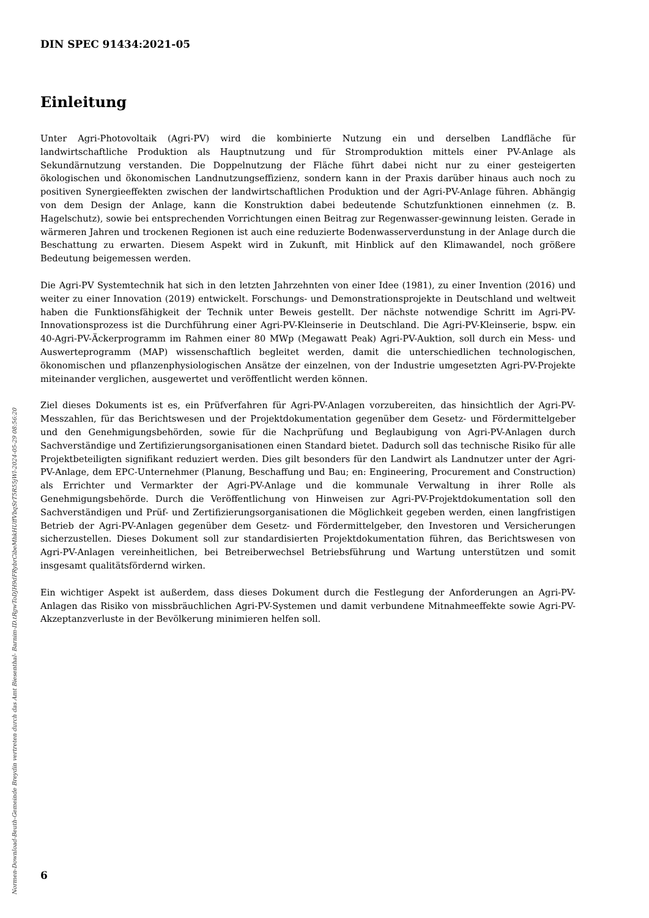DIN SPEC 91434:2021-05
Einleitung
Unter Agri-Photovoltaik (Agri-PV) wird die kombinierte Nutzung ein und derselben Landfläche für landwirtschaftliche Produktion als Hauptnutzung und für Stromproduktion mittels einer PV-Anlage als Sekundärnutzung verstanden. Die Doppelnutzung der Fläche führt dabei nicht nur zu einer gesteigerten ökologischen und ökonomischen Landnutzungseffizienz, sondern kann in der Praxis darüber hinaus auch noch zu positiven Synergieeffekten zwischen der landwirtschaftlichen Produktion und der Agri-PV-Anlage führen. Abhängig von dem Design der Anlage, kann die Konstruktion dabei bedeutende Schutzfunktionen einnehmen (z. B. Hagelschutz), sowie bei entsprechenden Vorrichtungen einen Beitrag zur Regenwasser-gewinnung leisten. Gerade in wärmeren Jahren und trockenen Regionen ist auch eine reduzierte Bodenwasserverdunstung in der Anlage durch die Beschattung zu erwarten. Diesem Aspekt wird in Zukunft, mit Hinblick auf den Klimawandel, noch größere Bedeutung beigemessen werden.
Die Agri-PV Systemtechnik hat sich in den letzten Jahrzehnten von einer Idee (1981), zu einer Invention (2016) und weiter zu einer Innovation (2019) entwickelt. Forschungs- und Demonstrationsprojekte in Deutschland und weltweit haben die Funktionsfähigkeit der Technik unter Beweis gestellt. Der nächste notwendige Schritt im Agri-PV-Innovationsprozess ist die Durchführung einer Agri-PV-Kleinserie in Deutschland. Die Agri-PV-Kleinserie, bspw. ein 40-Agri-PV-Äckerprogramm im Rahmen einer 80 MWp (Megawatt Peak) Agri-PV-Auktion, soll durch ein Mess- und Auswerteprogramm (MAP) wissenschaftlich begleitet werden, damit die unterschiedlichen technologischen, ökonomischen und pflanzenphysiologischen Ansätze der einzelnen, von der Industrie umgesetzten Agri-PV-Projekte miteinander verglichen, ausgewertet und veröffentlicht werden können.
Ziel dieses Dokuments ist es, ein Prüfverfahren für Agri-PV-Anlagen vorzubereiten, das hinsichtlich der Agri-PV-Messzahlen, für das Berichtswesen und der Projektdokumentation gegenüber dem Gesetz- und Fördermittelgeber und den Genehmigungsbehörden, sowie für die Nachprüfung und Beglaubigung von Agri-PV-Anlagen durch Sachverständige und Zertifizierungsorganisationen einen Standard bietet. Dadurch soll das technische Risiko für alle Projektbeteiligten signifikant reduziert werden. Dies gilt besonders für den Landwirt als Landnutzer unter der Agri-PV-Anlage, dem EPC-Unternehmer (Planung, Beschaffung und Bau; en: Engineering, Procurement and Construction) als Errichter und Vermarkter der Agri-PV-Anlage und die kommunale Verwaltung in ihrer Rolle als Genehmigungsbehörde. Durch die Veröffentlichung von Hinweisen zur Agri-PV-Projektdokumentation soll den Sachverständigen und Prüf- und Zertifizierungsorganisationen die Möglichkeit gegeben werden, einen langfristigen Betrieb der Agri-PV-Anlagen gegenüber dem Gesetz- und Fördermittelgeber, den Investoren und Versicherungen sicherzustellen. Dieses Dokument soll zur standardisierten Projektdokumentation führen, das Berichtswesen von Agri-PV-Anlagen vereinheitlichen, bei Betreiberwechsel Betriebsführung und Wartung unterstützen und somit insgesamt qualitätsfördernd wirken.
Ein wichtiger Aspekt ist außerdem, dass dieses Dokument durch die Festlegung der Anforderungen an Agri-PV-Anlagen das Risiko von missbräuchlichen Agri-PV-Systemen und damit verbundene Mitnahmeeffekte sowie Agri-PV-Akzeptanzverluste in der Bevölkerung minimieren helfen soll.
6
Normen-Download-Beuth-Gemeinde Breydin vertreten durch das Amt Biesenthal- Barnim-ID.tRgwToDJH9dFRybrCibeMhkHUffVbqSrT5R55jWl-2024-05-29 08:56:20